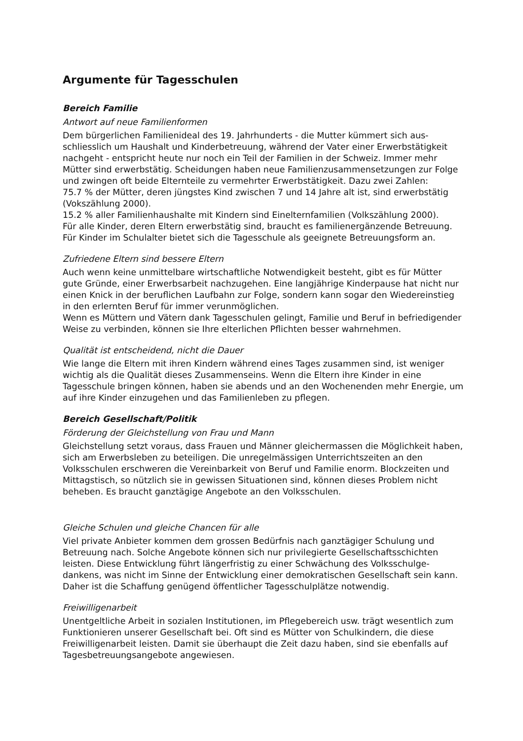Argumente für Tagesschulen
Bereich Familie
Antwort auf neue Familienformen
Dem bürgerlichen Familienideal des 19. Jahrhunderts - die Mutter kümmert sich aus­schliesslich um Haushalt und Kinderbetreuung, während der Vater einer Erwerbstätig­keit nachgeht - entspricht heute nur noch ein Teil der Familien in der Schweiz. Immer mehr Mütter sind erwerbstätig. Scheidungen haben neue Familienzusammensetzun­gen zur Folge und zwingen oft beide Elternteile zu vermehrter Erwerbstätigkeit. Dazu zwei Zahlen:
75.7 % der Mütter, deren jüngstes Kind zwischen 7 und 14 Jahre alt ist, sind erwerbstätig (Vokszählung 2000).
15.2 % aller Familienhaushalte mit Kindern sind Einelternfamilien (Volkszählung 2000).
Für alle Kinder, deren Eltern erwerbstätig sind, braucht es familienergänzende Betreu­ung. Für Kinder im Schulalter bietet sich die Tagesschule als geeignete Betreuungsform an.
Zufriedene Eltern sind bessere Eltern
Auch wenn keine unmittelbare wirtschaftliche Notwendigkeit besteht, gibt es für Müt­ter gute Gründe, einer Erwerbsarbeit nachzugehen. Eine langjährige Kinderpause hat nicht nur einen Knick in der beruflichen Laufbahn zur Folge, sondern kann sogar den Wiedereinstieg in den erlernten Beruf für immer verunmöglichen.
Wenn es Müttern und Vätern dank Tagesschulen gelingt, Familie und Beruf in befriedi­gender Weise zu verbinden, können sie Ihre elterlichen Pflichten besser wahrnehmen.
Qualität ist entscheidend, nicht die Dauer
Wie lange die Eltern mit ihren Kindern während eines Tages zusammen sind, ist weni­ger wichtig als die Qualität dieses Zusammenseins. Wenn die Eltern ihre Kinder in eine Tagesschule bringen können, haben sie abends und an den Wochenenden mehr Ener­gie, um auf ihre Kinder einzugehen und das Familienleben zu pflegen.
Bereich Gesellschaft/Politik
Förderung der Gleichstellung von Frau und Mann
Gleichstellung setzt voraus, dass Frauen und Männer gleichermassen die Möglichkeit haben, sich am Erwerbsleben zu beteiligen. Die unregelmässigen Unterrichtszeiten an den Volksschulen erschweren die Vereinbarkeit von Beruf und Familie enorm. Blockzei­ten und Mittagstisch, so nützlich sie in gewissen Situationen sind, können dieses Pro­blem nicht beheben. Es braucht ganztägige Angebote an den Volksschulen.
Gleiche Schulen und gleiche Chancen für alle
Viel private Anbieter kommen dem grossen Bedürfnis nach ganztägiger Schulung und Betreuung nach. Solche Angebote können sich nur privilegierte Gesellschaftsschichten leisten. Diese Entwicklung führt längerfristig zu einer Schwächung des Volksschulge­dankens, was nicht im Sinne der Entwicklung einer demokratischen Gesellschaft sein kann. Daher ist die Schaffung genügend öffentlicher Tagesschulplätze notwendig.
Freiwilligenarbeit
Unentgeltliche Arbeit in sozialen Institutionen, im Pflegebereich usw. trägt wesentlich zum Funktionieren unserer Gesellschaft bei. Oft sind es Mütter von Schulkindern, die diese Freiwilligenarbeit leisten. Damit sie überhaupt die Zeit dazu haben, sind sie eben­falls auf Tagesbetreuungsangebote angewiesen.